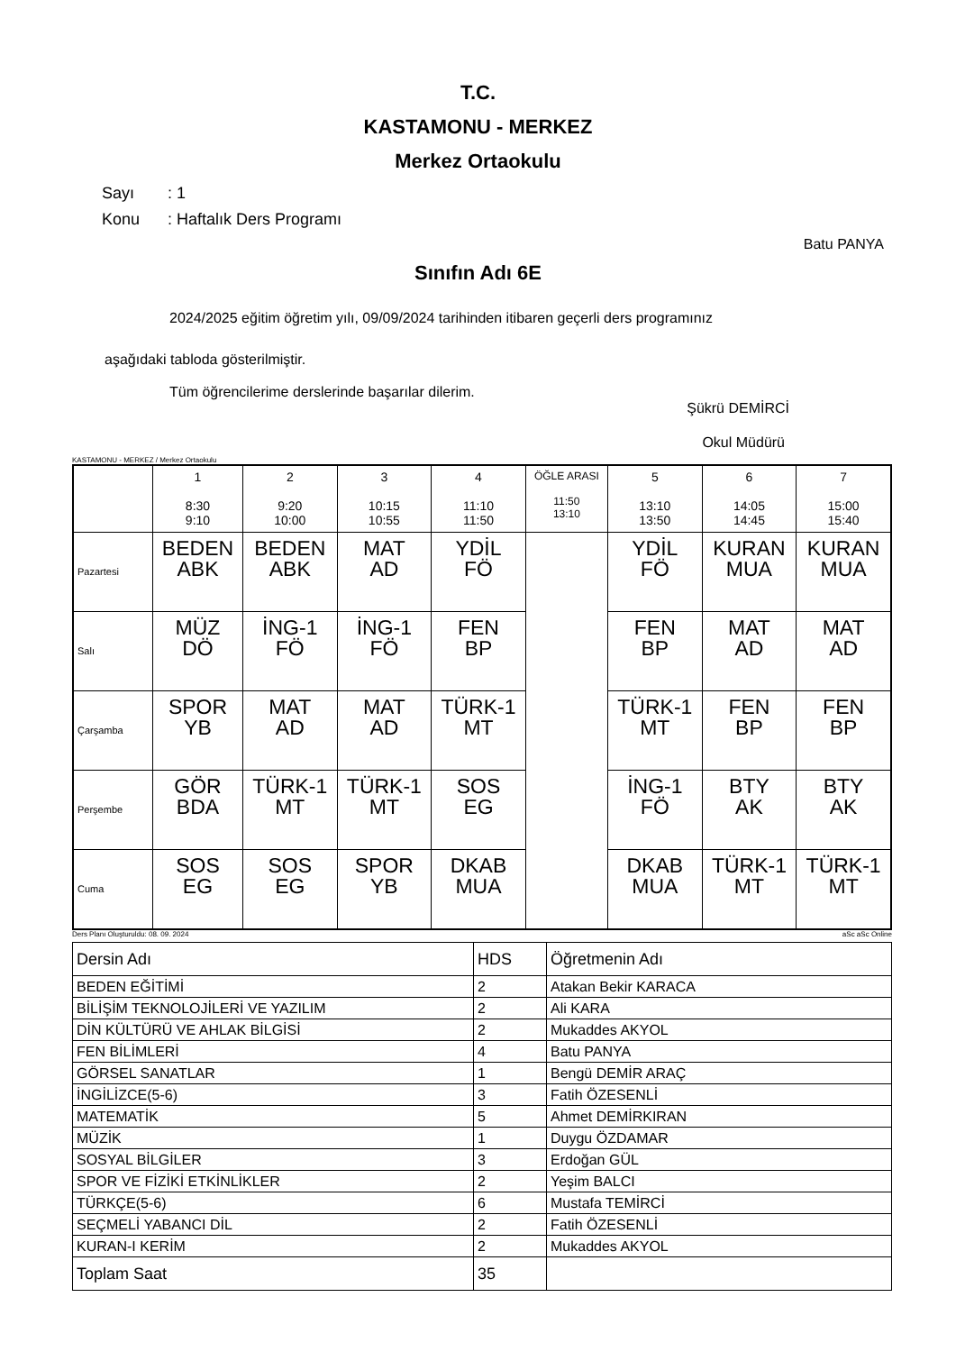T.C.
KASTAMONU - MERKEZ
Merkez Ortaokulu
Sayı: 1
Konu: Haftalık Ders Programı
Batu PANYA
Sınıfın Adı 6E
2024/2025 eğitim öğretim yılı, 09/09/2024 tarihinden itibaren geçerli ders programınız
aşağıdaki tabloda gösterilmiştir.
Tüm öğrencilerime derslerinde başarılar dilerim.
Şükrü DEMİRCİ
Okul Müdürü
KASTAMONU - MERKEZ / Merkez Ortaokulu
| | 1 8:30 9:10 | 2 9:20 10:00 | 3 10:15 10:55 | 4 11:10 11:50 | ÖĞLE ARASI 11:50 13:10 | 5 13:10 13:50 | 6 14:05 14:45 | 7 15:00 15:40 |
| --- | --- | --- | --- | --- | --- | --- | --- | --- |
| Pazartesi | BEDEN ABK | BEDEN ABK | MAT AD | YDİL FÖ | | YDİL FÖ | KURAN MUA | KURAN MUA |
| Salı | MÜZ DÖ | İNG-1 FÖ | İNG-1 FÖ | FEN BP | | FEN BP | MAT AD | MAT AD |
| Çarşamba | SPOR YB | MAT AD | MAT AD | TÜRK-1 MT | | TÜRK-1 MT | FEN BP | FEN BP |
| Perşembe | GÖR BDA | TÜRK-1 MT | TÜRK-1 MT | SOS EG | | İNG-1 FÖ | BTY AK | BTY AK |
| Cuma | SOS EG | SOS EG | SPOR YB | DKAB MUA | | DKAB MUA | TÜRK-1 MT | TÜRK-1 MT |
Ders Planı Oluşturuldu: 08. 09. 2024 aSc aSc Online
| Dersin Adı | HDS | Öğretmenin Adı |
| BEDEN EĞİTİMİ | 2 | Atakan Bekir KARACA |
| BİLİŞİM TEKNOLOJİLERİ VE YAZILIM | 2 | Ali KARA |
| DİN KÜLTÜRÜ VE AHLAK BİLGİSİ | 2 | Mukaddes AKYOL |
| FEN BİLİMLERİ | 4 | Batu PANYA |
| GÖRSEL SANATLAR | 1 | Bengü DEMİR ARAÇ |
| İNGİLİZCE(5-6) | 3 | Fatih ÖZESENLİ |
| MATEMATİK | 5 | Ahmet DEMİRKIRAN |
| MÜZİK | 1 | Duygu ÖZDAMAR |
| SOSYAL BİLGİLER | 3 | Erdoğan GÜL |
| SPOR VE FİZİKİ ETKİNLİKLER | 2 | Yeşim BALCI |
| TÜRKÇE(5-6) | 6 | Mustafa TEMİRCİ |
| SEÇMELİ YABANCI DİL | 2 | Fatih ÖZESENLİ |
| KURAN-I KERİM | 2 | Mukaddes AKYOL |
| Toplam Saat | 35 | |